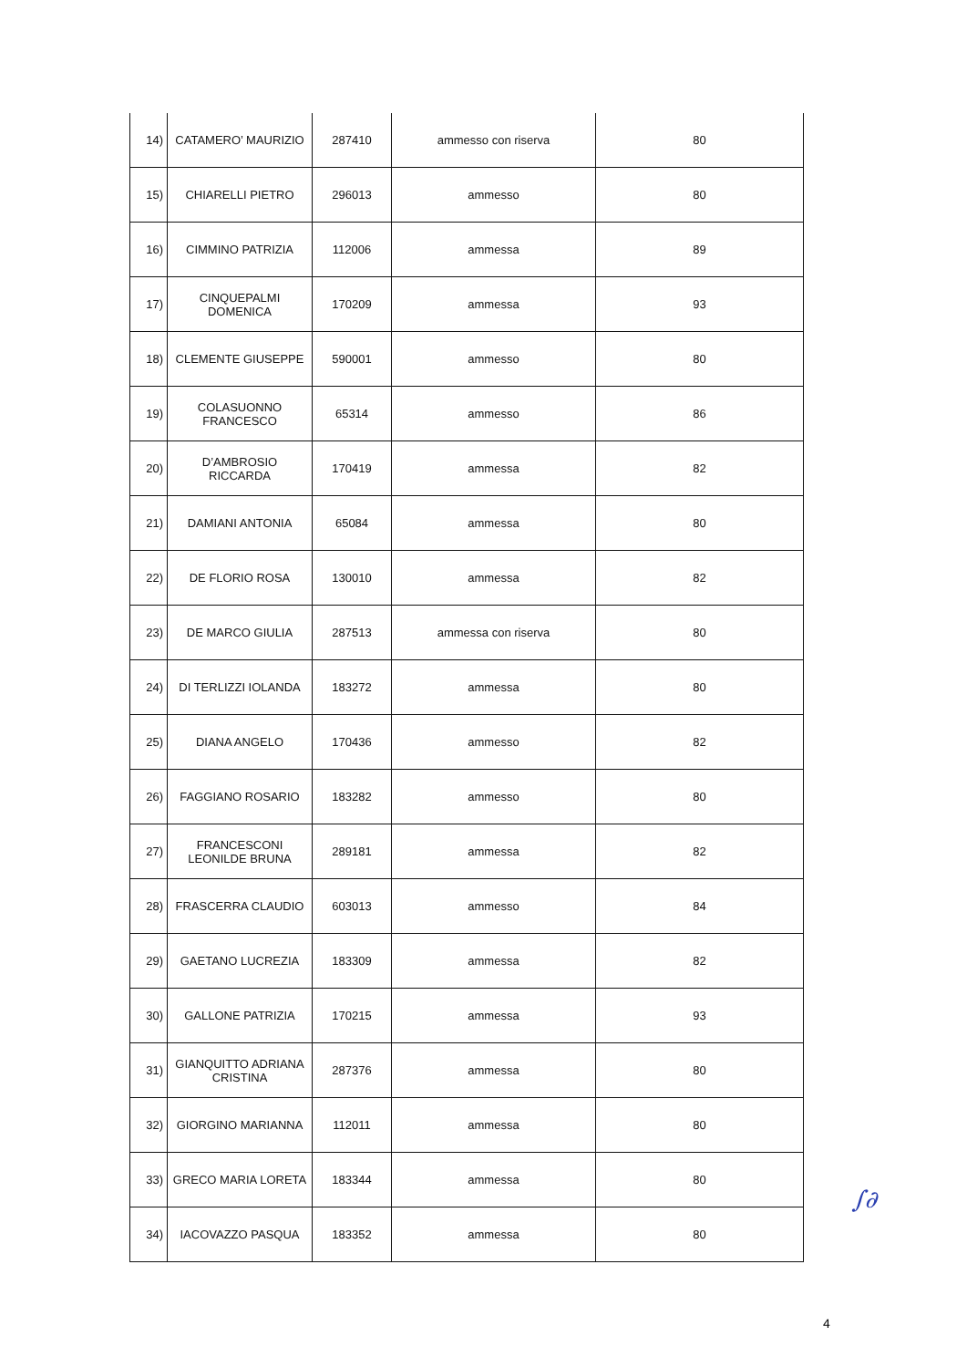| 14) | CATAMERO’ MAURIZIO | 287410 | ammesso con riserva | 80 |
| 15) | CHIARELLI PIETRO | 296013 | ammesso | 80 |
| 16) | CIMMINO PATRIZIA | 112006 | ammessa | 89 |
| 17) | CINQUEPALMI DOMENICA | 170209 | ammessa | 93 |
| 18) | CLEMENTE GIUSEPPE | 590001 | ammesso | 80 |
| 19) | COLASUONNO FRANCESCO | 65314 | ammesso | 86 |
| 20) | D’AMBROSIO RICCARDA | 170419 | ammessa | 82 |
| 21) | DAMIANI ANTONIA | 65084 | ammessa | 80 |
| 22) | DE FLORIO ROSA | 130010 | ammessa | 82 |
| 23) | DE MARCO GIULIA | 287513 | ammessa con riserva | 80 |
| 24) | DI TERLIZZI IOLANDA | 183272 | ammessa | 80 |
| 25) | DIANA ANGELO | 170436 | ammesso | 82 |
| 26) | FAGGIANO ROSARIO | 183282 | ammesso | 80 |
| 27) | FRANCESCONI LEONILDE BRUNA | 289181 | ammessa | 82 |
| 28) | FRASCERRA CLAUDIO | 603013 | ammesso | 84 |
| 29) | GAETANO LUCREZIA | 183309 | ammessa | 82 |
| 30) | GALLONE PATRIZIA | 170215 | ammessa | 93 |
| 31) | GIANQUITTO ADRIANA CRISTINA | 287376 | ammessa | 80 |
| 32) | GIORGINO MARIANNA | 112011 | ammessa | 80 |
| 33) | GRECO MARIA LORETA | 183344 | ammessa | 80 |
| 34) | IACOVAZZO PASQUA | 183352 | ammessa | 80 |
4
∫∂